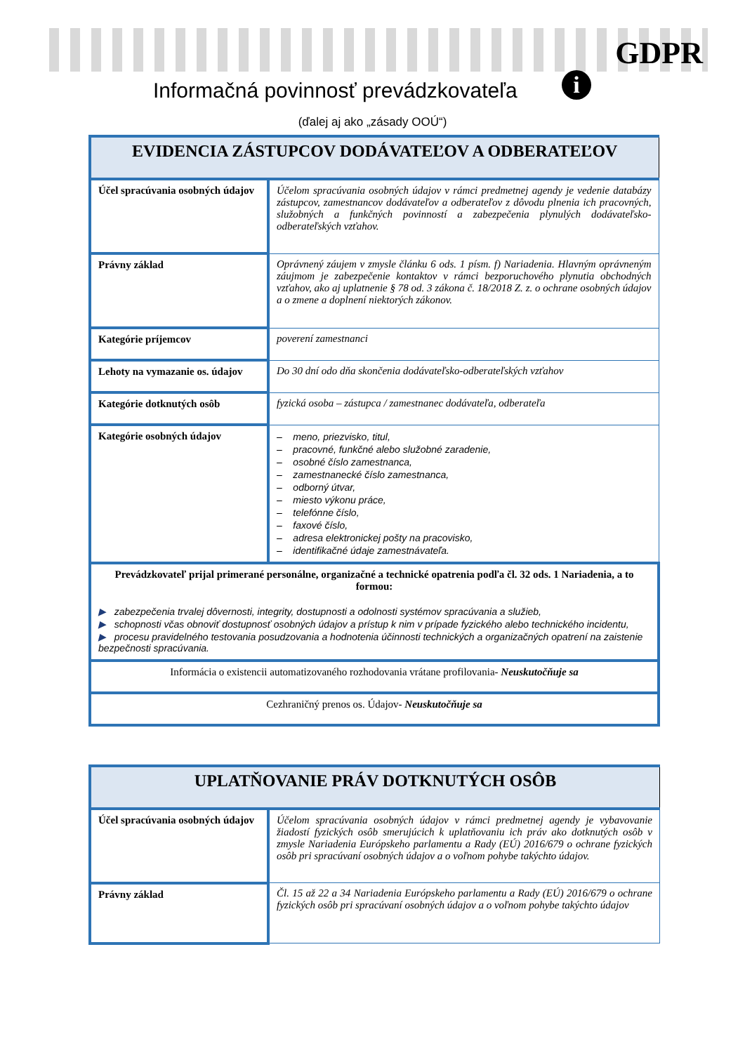GDPR
i
Informačná povinnosť prevádzkovateľa
(ďalej aj ako „zásady OOÚ“)
| EVIDENCIA ZÁSTUPCOV DODÁVATEĽOV A ODBERATEĽOV | |
| --- | --- |
| Účel spracúvania osobných údajov | Účelom spracúvania osobných údajov v rámci predmetnej agendy je vedenie databázy zástupcov, zamestnancov dodávateľov a odberateľov z dôvodu plnenia ich pracovných, služobných a funkčných povinností a zabezpečenia plynulých dodávateľsko-odberateľských vzťahov. |
| Právny základ | Oprávnený záujem v zmysle článku 6 ods. 1 písm. f) Nariadenia. Hlavným oprávneným záujmom je zabezpečenie kontaktov v rámci bezporuchového plynutia obchodných vzťahov, ako aj uplatnenie § 78 od. 3 zákona č. 18/2018 Z. z. o ochrane osobných údajov a o zmene a doplnení niektorých zákonov. |
| Kategórie príjemcov | poverení zamestnanci |
| Lehoty na vymazanie os. údajov | Do 30 dní odo dňa skončenia dodávateľsko-odberateľských vzťahov |
| Kategórie dotknutých osôb | fyzická osoba – zástupca / zamestnanec dodávateľa, odberateľa |
| Kategórie osobných údajov | – meno, priezvisko, titul, – pracovné, funkčné alebo služobné zaradenie, – osobné číslo zamestnanca, – zamestnanecké číslo zamestnanca, – odborný útvar, – miesto výkonu práce, – telefónne číslo, – faxové číslo, – adresa elektronickej pošty na pracovisko, – identifikačné údaje zamestnávateľa. |
| Prevádzkovateľ prijal primerané personálne, organizačné a technické opatrenia podľa čl. 32 ods. 1 Nariadenia, a to formou: ▶ zabezpečenia trvalej dôvernosti, integrity, dostupnosti a odolnosti systémov spracúvania a služieb, ▶ schopnosti včas obnoviť dostupnosť osobných údajov a prístup k nim v prípade fyzického alebo technického incidentu, ▶ procesu pravidelného testovania posudzovania a hodnotenia účinnosti technických a organizačných opatrení na zaistenie bezpečnosti spracúvania. | |
| Informácia o existencii automatizovaného rozhodovania vrátane profilovania- Neuskutočňuje sa | |
| Cezhraničný prenos os. Údajov- Neuskutočňuje sa | |
| UPLATŇOVANIE PRÁV DOTKNUTÝCH OSÔB | |
| --- | --- |
| Účel spracúvania osobných údajov | Účelom spracúvania osobných údajov v rámci predmetnej agendy je vybavovanie žiadostí fyzických osôb smerujúcich k uplatňovaniu ich práv ako dotknutých osôb v zmysle Nariadenia Európskeho parlamentu a Rady (EÚ) 2016/679 o ochrane fyzických osôb pri spracúvaní osobných údajov a o voľnom pohybe takýchto údajov. |
| Právny základ | Čl. 15 až 22 a 34 Nariadenia Európskeho parlamentu a Rady (EÚ) 2016/679 o ochrane fyzických osôb pri spracúvaní osobných údajov a o voľnom pohybe takýchto údajov |